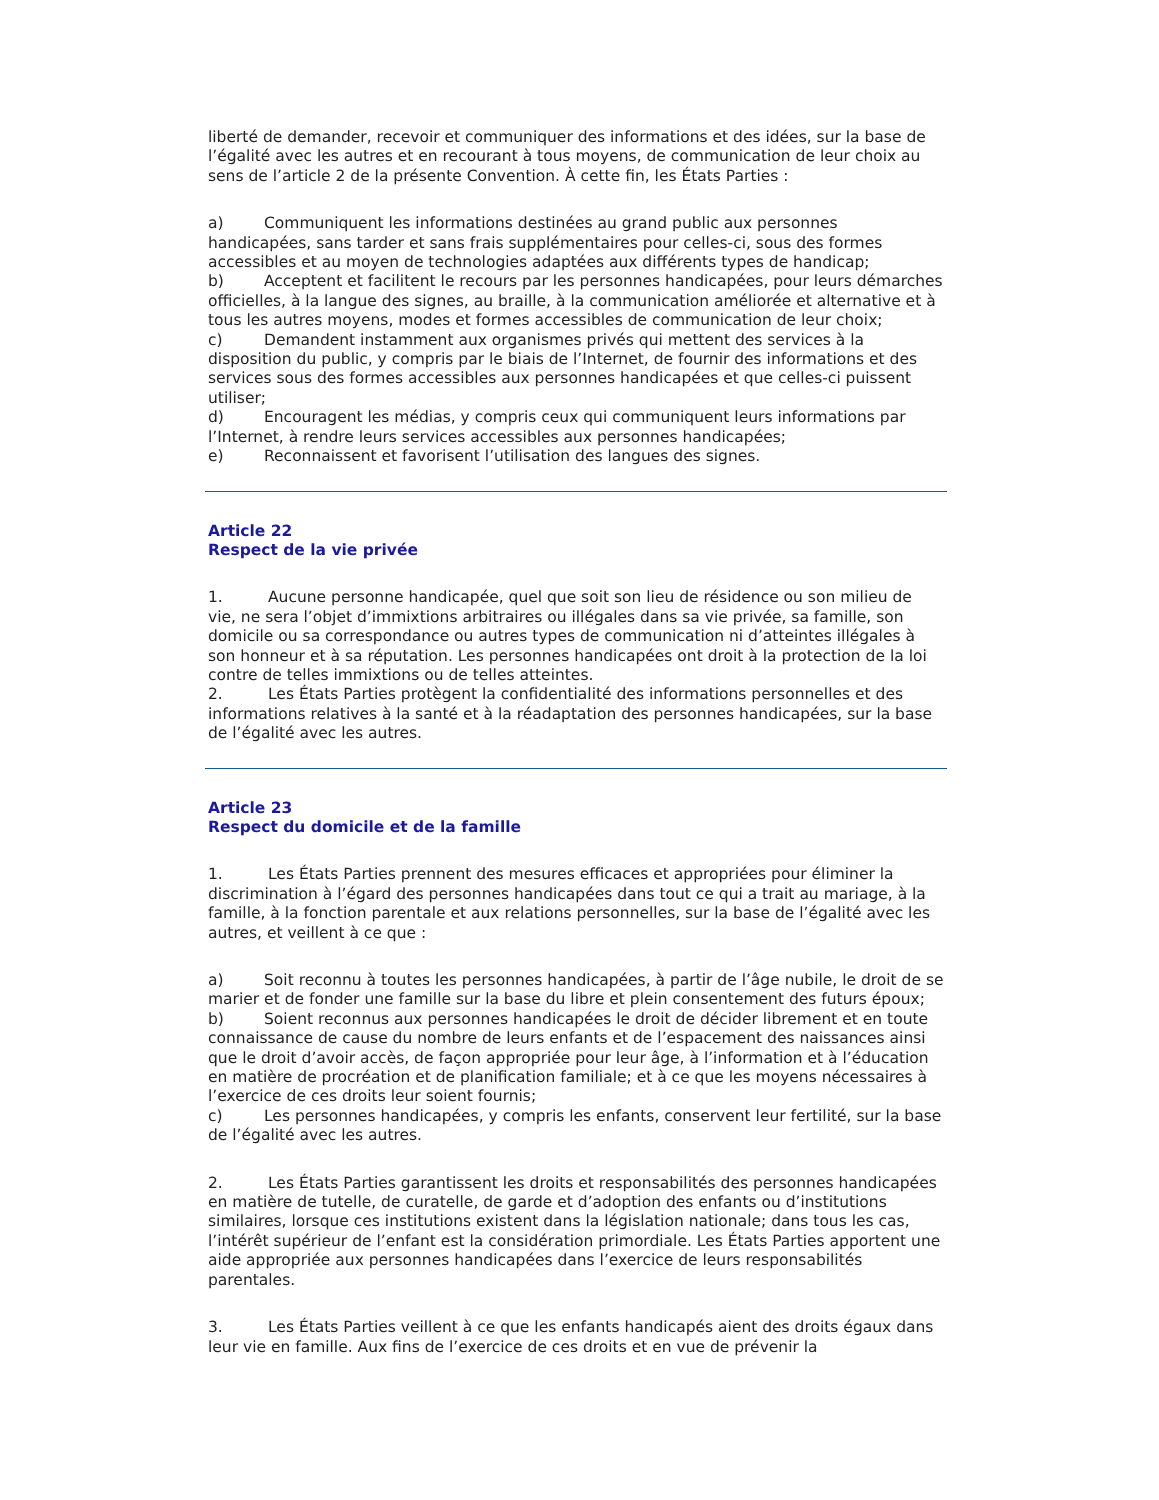liberté de demander, recevoir et communiquer des informations et des idées, sur la base de l’égalité avec les autres et en recourant à tous moyens, de communication de leur choix au sens de l’article 2 de la présente Convention. À cette fin, les États Parties :
a) Communiquent les informations destinées au grand public aux personnes handicapées, sans tarder et sans frais supplémentaires pour celles-ci, sous des formes accessibles et au moyen de technologies adaptées aux différents types de handicap;
b) Acceptent et facilitent le recours par les personnes handicapées, pour leurs démarches officielles, à la langue des signes, au braille, à la communication améliorée et alternative et à tous les autres moyens, modes et formes accessibles de communication de leur choix;
c) Demandent instamment aux organismes privés qui mettent des services à la disposition du public, y compris par le biais de l’Internet, de fournir des informations et des services sous des formes accessibles aux personnes handicapées et que celles-ci puissent utiliser;
d) Encouragent les médias, y compris ceux qui communiquent leurs informations par l’Internet, à rendre leurs services accessibles aux personnes handicapées;
e) Reconnaissent et favorisent l’utilisation des langues des signes.
Article 22
Respect de la vie privée
1. Aucune personne handicapée, quel que soit son lieu de résidence ou son milieu de vie, ne sera l’objet d’immixtions arbitraires ou illégales dans sa vie privée, sa famille, son domicile ou sa correspondance ou autres types de communication ni d’atteintes illégales à son honneur et à sa réputation. Les personnes handicapées ont droit à la protection de la loi contre de telles immixtions ou de telles atteintes.
2. Les États Parties protègent la confidentialité des informations personnelles et des informations relatives à la santé et à la réadaptation des personnes handicapées, sur la base de l’égalité avec les autres.
Article 23
Respect du domicile et de la famille
1. Les États Parties prennent des mesures efficaces et appropriées pour éliminer la discrimination à l’égard des personnes handicapées dans tout ce qui a trait au mariage, à la famille, à la fonction parentale et aux relations personnelles, sur la base de l’égalité avec les autres, et veillent à ce que :
a) Soit reconnu à toutes les personnes handicapées, à partir de l’âge nubile, le droit de se marier et de fonder une famille sur la base du libre et plein consentement des futurs époux;
b) Soient reconnus aux personnes handicapées le droit de décider librement et en toute connaissance de cause du nombre de leurs enfants et de l’espacement des naissances ainsi que le droit d’avoir accès, de façon appropriée pour leur âge, à l’information et à l’éducation en matière de procréation et de planification familiale; et à ce que les moyens nécessaires à l’exercice de ces droits leur soient fournis;
c) Les personnes handicapées, y compris les enfants, conservent leur fertilité, sur la base de l’égalité avec les autres.
2. Les États Parties garantissent les droits et responsabilités des personnes handicapées en matière de tutelle, de curatelle, de garde et d’adoption des enfants ou d’institutions similaires, lorsque ces institutions existent dans la législation nationale; dans tous les cas, l’intérêt supérieur de l’enfant est la considération primordiale. Les États Parties apportent une aide appropriée aux personnes handicapées dans l’exercice de leurs responsabilités parentales.
3. Les États Parties veillent à ce que les enfants handicapés aient des droits égaux dans leur vie en famille. Aux fins de l’exercice de ces droits et en vue de prévenir la